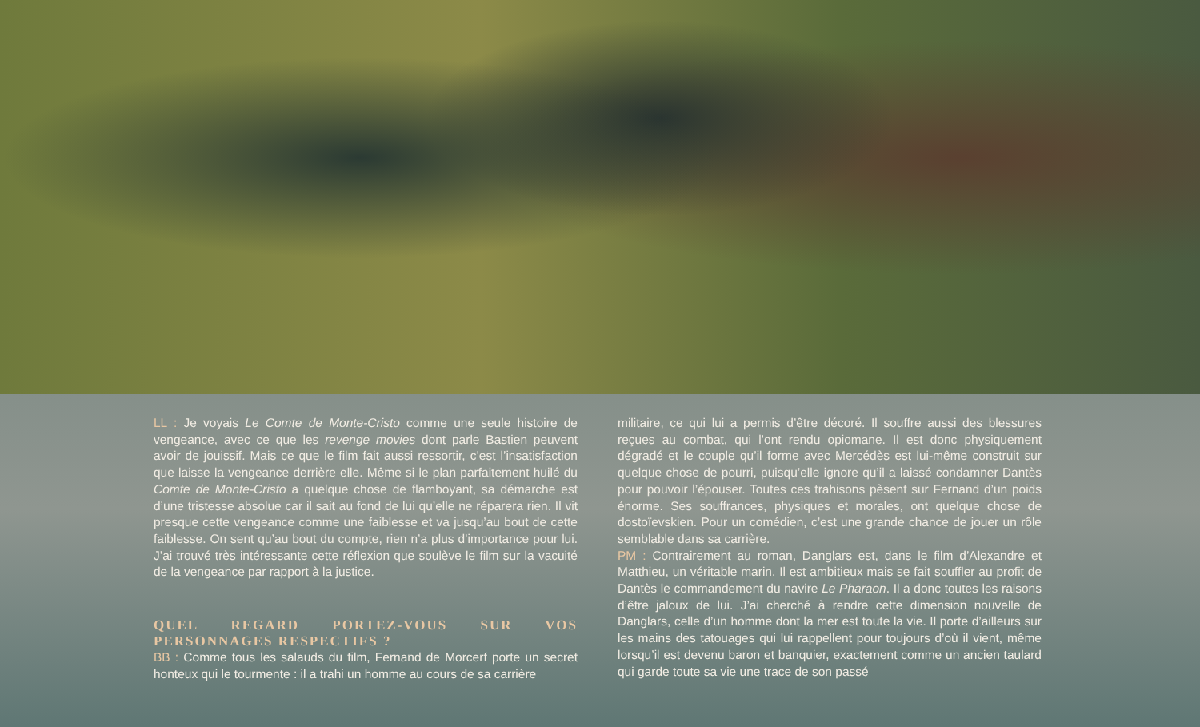LL : Je voyais Le Comte de Monte-Cristo comme une seule histoire de vengeance, avec ce que les revenge movies dont parle Bastien peuvent avoir de jouissif. Mais ce que le film fait aussi ressortir, c’est l’insatisfaction que laisse la vengeance derrière elle. Même si le plan parfaitement huilé du Comte de Monte-Cristo a quelque chose de flamboyant, sa démarche est d’une tristesse absolue car il sait au fond de lui qu’elle ne réparera rien. Il vit presque cette vengeance comme une faiblesse et va jusqu’au bout de cette faiblesse. On sent qu’au bout du compte, rien n’a plus d’importance pour lui. J’ai trouvé très intéressante cette réflexion que soulève le film sur la vacuité de la vengeance par rapport à la justice.
QUEL REGARD PORTEZ-VOUS SUR VOS PERSONNAGES RESPECTIFS ?
BB : Comme tous les salauds du film, Fernand de Morcerf porte un secret honteux qui le tourmente : il a trahi un homme au cours de sa carrière
militaire, ce qui lui a permis d’être décoré. Il souffre aussi des blessures reçues au combat, qui l’ont rendu opiomane. Il est donc physiquement dégradé et le couple qu’il forme avec Mercédès est lui-même construit sur quelque chose de pourri, puisqu’elle ignore qu’il a laissé condamner Dantès pour pouvoir l’épouser. Toutes ces trahisons pèsent sur Fernand d’un poids énorme. Ses souffrances, physiques et morales, ont quelque chose de dostoïevskien. Pour un comédien, c’est une grande chance de jouer un rôle semblable dans sa carrière.
PM : Contrairement au roman, Danglars est, dans le film d’Alexandre et Matthieu, un véritable marin. Il est ambitieux mais se fait souffler au profit de Dantès le commandement du navire Le Pharaon. Il a donc toutes les raisons d’être jaloux de lui. J’ai cherché à rendre cette dimension nouvelle de Danglars, celle d’un homme dont la mer est toute la vie. Il porte d’ailleurs sur les mains des tatouages qui lui rappellent pour toujours d’où il vient, même lorsqu’il est devenu baron et banquier, exactement comme un ancien taulard qui garde toute sa vie une trace de son passé